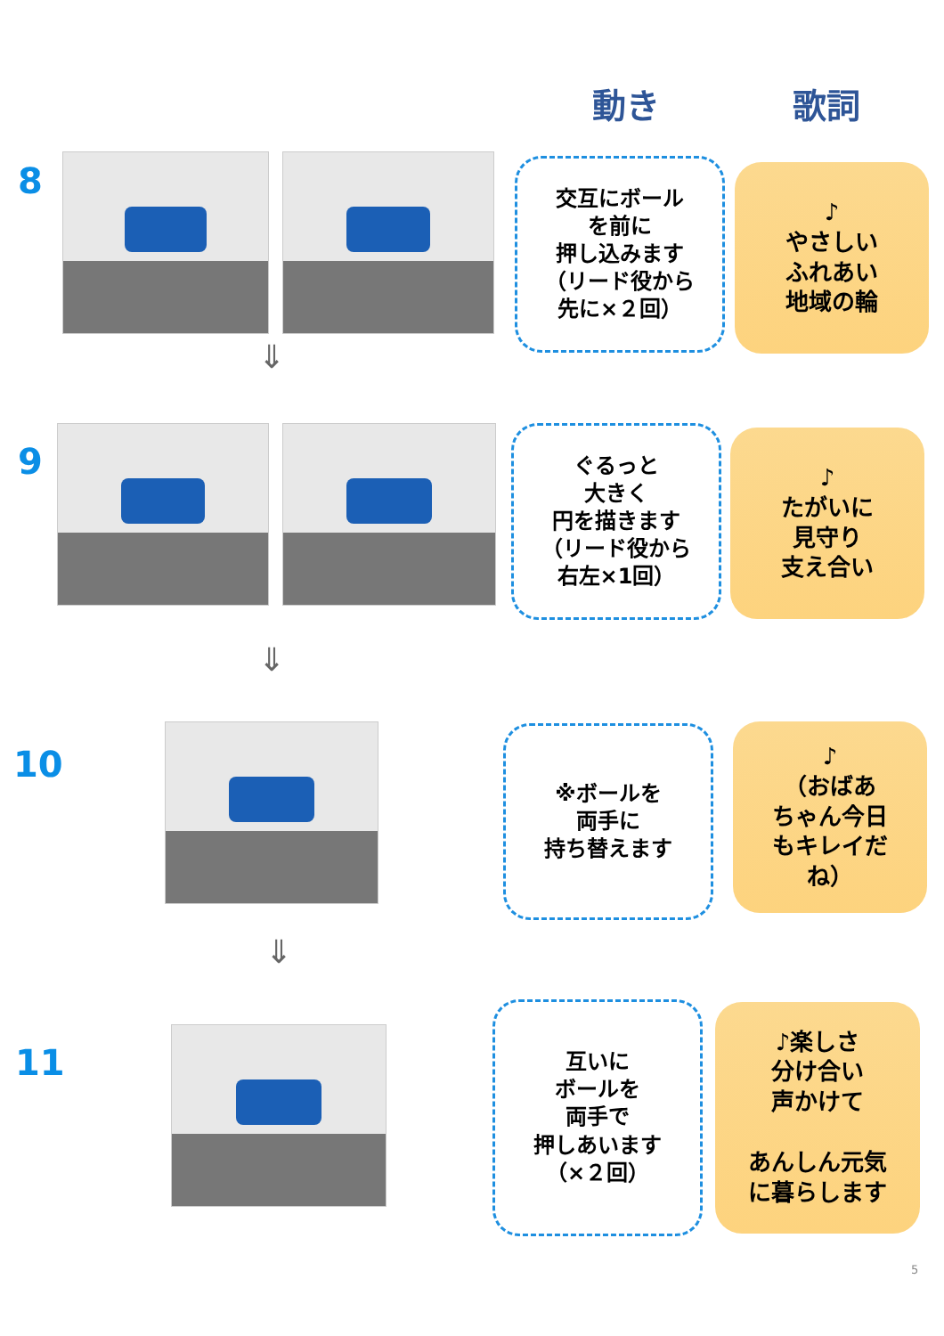動き 歌詞
8
交互にボール
を前に
押し込みます
（リード役から
先に×２回）
♪
やさしい
ふれあい
地域の輪
⇓
9
ぐるっと
大きく
円を描きます
（リード役から
右左×1回）
♪
たがいに
見守り
支え合い
⇓
10
※ボールを
両手に
持ち替えます
♪
（おばあ
ちゃん今日
もキレイだ
ね）
⇓
11
互いに
ボールを
両手で
押しあいます
（×２回）
♪楽しさ
分け合い
声かけて
あんしん元気
に暮らします
5